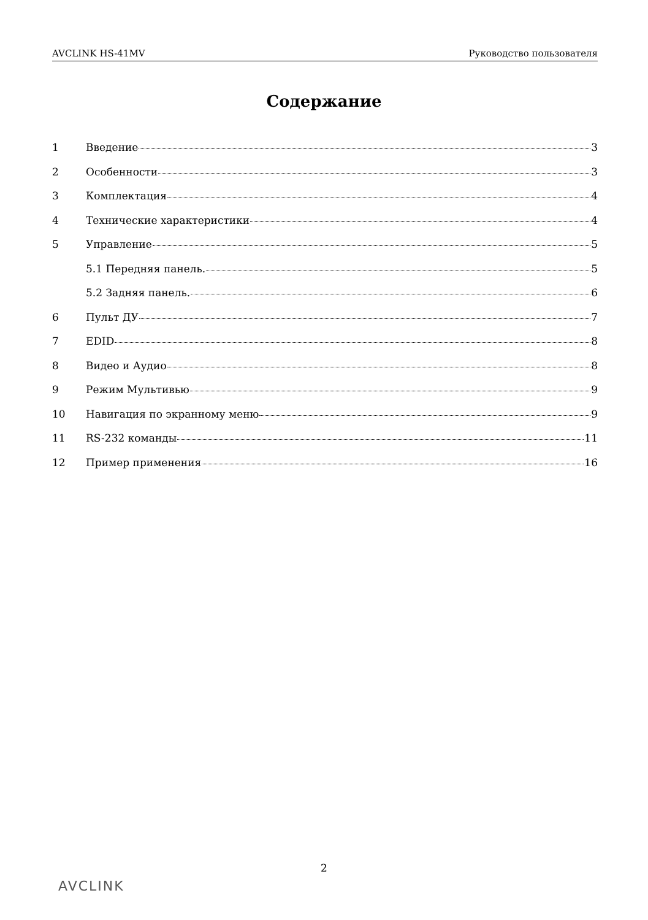AVCLINK HS-41MV Руководство пользователя
Содержание
1 Введение 3
2 Особенности 3
3 Комплектация 4
4 Технические характеристики 4
5 Управление 5
5.1 Передняя панель. 5
5.2 Задняя панель. 6
6 Пульт ДУ 7
7 EDID 8
8 Видео и Аудио 8
9 Режим Мультивью 9
10 Навигация по экранному меню 9
11 RS-232 команды 11
12 Пример применения 16
2
AVCLINK